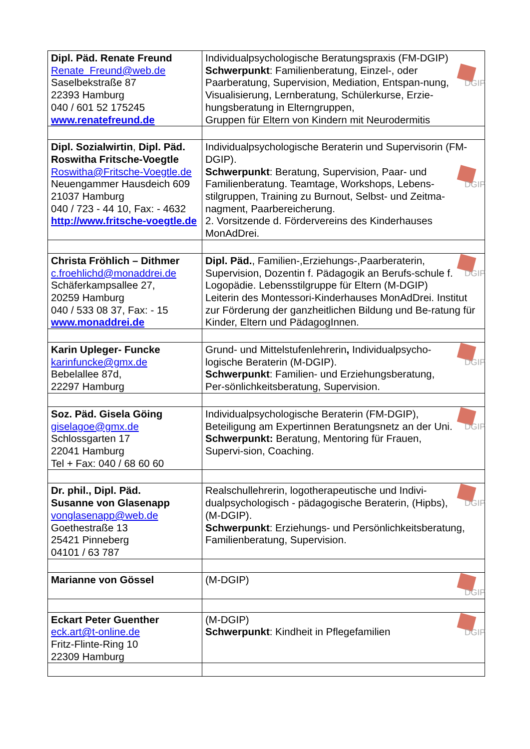| Dipl. Päd. Renate Freund Renate_Freund@web.de Saselbekstraße 87 22393 Hamburg 040 / 601 52 175245 www.renatefreund.de | Individualpsychologische Beratungspraxis (FM-DGIP) DGIP Schwerpunkt : Familienberatung, Einzel-, oder Paarberatung, Supervision, Mediation, Entspan-nung, Visualisierung, Lernberatung, Schülerkurse, Erzie-hungsberatung in Elterngruppen, Gruppen für Eltern von Kindern mit Neurodermitis |
| Dipl. Sozialwirtin , Dipl. Päd. Roswitha Fritsche-Voegtle Roswitha@Fritsche-Voegtle.de Neuengammer Hausdeich 609 21037 Hamburg 040 / 723 - 44 10, Fax: - 4632 http://www.fritsche-voegtle.de | Individualpsychologische Beraterin und Supervisorin (FM-DGIP). DGIP Schwerpunkt : Beratung, Supervision, Paar- und Familienberatung. Teamtage, Workshops, Lebens-stilgruppen, Training zu Burnout, Selbst- und Zeitma-nagment, Paarbereicherung. 2. Vorsitzende d. Fördervereins des Kinderhauses MonAdDrei. |
| Christa Fröhlich – Dithmer c.froehlichd@monaddrei.de Schäferkampsallee 27, 20259 Hamburg 040 / 533 08 37, Fax: - 15 www.monaddrei.de | DGIP Dipl. Päd. , Familien-,Erziehungs-,Paarberaterin, Supervision, Dozentin f. Pädagogik an Berufs-schule f. Logopädie. Lebensstilgruppe für Eltern (M-DGIP) Leiterin des Montessori-Kinderhauses MonAdDrei. Institut zur Förderung der ganzheitlichen Bildung und Be-ratung für Kinder, Eltern und PädagogInnen. |
| Karin Upleger- Funcke karinfuncke@gmx.de Bebelallee 87d, 22297 Hamburg | DGIP Grund- und Mittelstufenlehrerin , Individualpsycho-logische Beraterin (M-DGIP). Schwerpunkt : Familien- und Erziehungsberatung, Per-sönlichkeitsberatung, Supervision. |
| Soz. Päd. Gisela Göing giselagoe@gmx.de Schlossgarten 17 22041 Hamburg Tel + Fax: 040 / 68 60 60 | DGIP Individualpsychologische Beraterin (FM-DGIP), Beteiligung am Expertinnen Beratungsnetz an der Uni. Schwerpunkt: Beratung, Mentoring für Frauen, Supervi-sion, Coaching. |
| Dr. phil., Dipl. Päd. Susanne von Glasenapp vonglasenapp@web.de Goethestraße 13 25421 Pinneberg 04101 / 63 787 | DGIP Realschullehrerin, logotherapeutische und Indivi-dualpsychologisch - pädagogische Beraterin, (Hipbs), (M-DGIP). Schwerpunkt : Erziehungs- und Persönlichkeitsberatung, Familienberatung, Supervision. |
| Marianne von Gössel | DGIP (M-DGIP) |
| Eckart Peter Guenther eck.art@t-online.de Fritz-Flinte-Ring 10 22309 Hamburg | DGIP (M-DGIP) Schwerpunkt : Kindheit in Pflegefamilien |